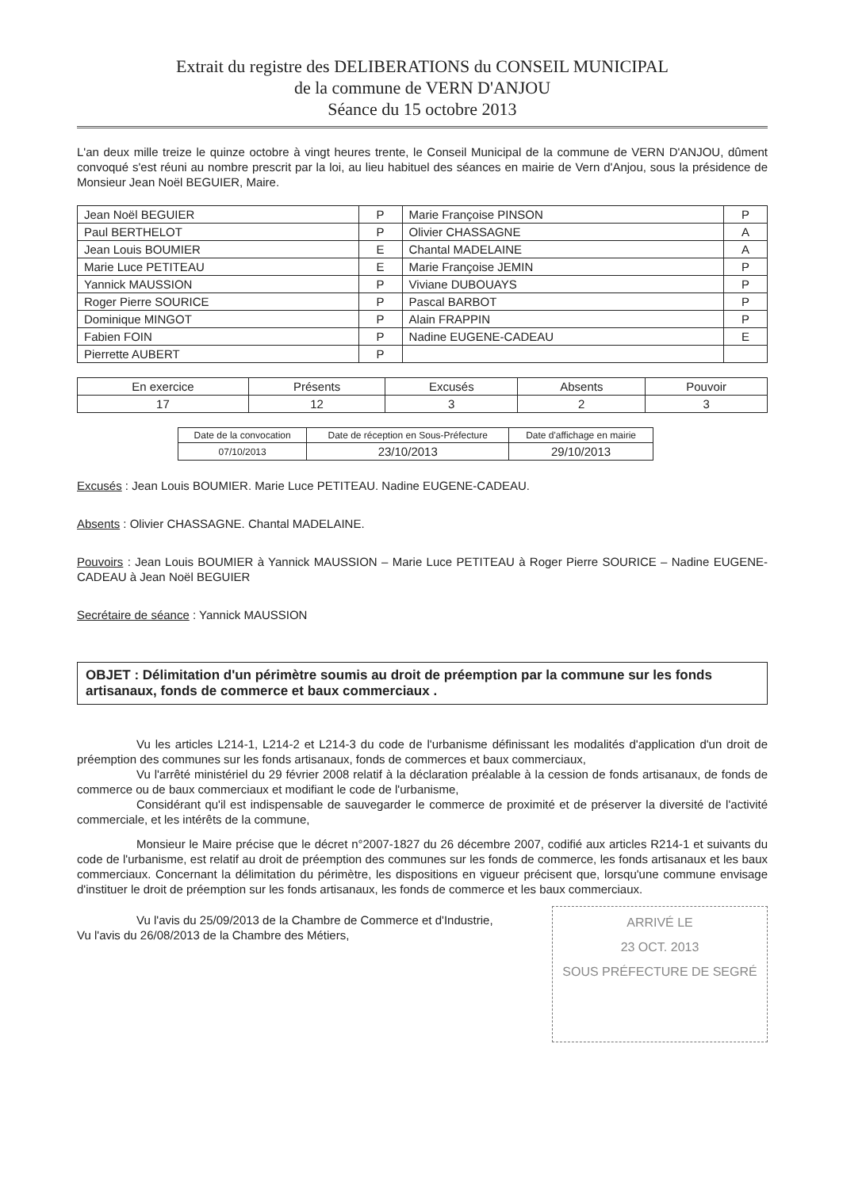Extrait du registre des DELIBERATIONS du CONSEIL MUNICIPAL
de la commune de VERN D'ANJOU
Séance du 15 octobre 2013
L'an deux mille treize le quinze octobre à vingt heures trente, le Conseil Municipal de la commune de VERN D'ANJOU, dûment convoqué s'est réuni au nombre prescrit par la loi, au lieu habituel des séances en mairie de Vern d'Anjou, sous la présidence de Monsieur Jean Noël BEGUIER, Maire.
| Jean Noël BEGUIER | P | Marie Françoise PINSON | P |
| Paul BERTHELOT | P | Olivier CHASSAGNE | A |
| Jean Louis BOUMIER | E | Chantal MADELAINE | A |
| Marie Luce PETITEAU | E | Marie Françoise JEMIN | P |
| Yannick MAUSSION | P | Viviane DUBOUAYS | P |
| Roger Pierre SOURICE | P | Pascal BARBOT | P |
| Dominique MINGOT | P | Alain FRAPPIN | P |
| Fabien FOIN | P | Nadine EUGENE-CADEAU | E |
| Pierrette AUBERT | P | | |
| En exercice | Présents | Excusés | Absents | Pouvoir |
| 17 | 12 | 3 | 2 | 3 |
| Date de la convocation | Date de réception en Sous-Préfecture | Date d'affichage en mairie |
| 07/10/2013 | 23/10/2013 | 29/10/2013 |
Excusés : Jean Louis BOUMIER. Marie Luce PETITEAU. Nadine EUGENE-CADEAU.
Absents : Olivier CHASSAGNE. Chantal MADELAINE.
Pouvoirs : Jean Louis BOUMIER à Yannick MAUSSION – Marie Luce PETITEAU à Roger Pierre SOURICE – Nadine EUGENE-CADEAU à Jean Noël BEGUIER
Secrétaire de séance : Yannick MAUSSION
OBJET : Délimitation d'un périmètre soumis au droit de préemption par la commune sur les fonds artisanaux, fonds de commerce et baux commerciaux .
Vu les articles L214-1, L214-2 et L214-3 du code de l'urbanisme définissant les modalités d'application d'un droit de préemption des communes sur les fonds artisanaux, fonds de commerces et baux commerciaux,
Vu l'arrêté ministériel du 29 février 2008 relatif à la déclaration préalable à la cession de fonds artisanaux, de fonds de commerce ou de baux commerciaux et modifiant le code de l'urbanisme,
Considérant qu'il est indispensable de sauvegarder le commerce de proximité et de préserver la diversité de l'activité commerciale, et les intérêts de la commune,
Monsieur le Maire précise que le décret n°2007-1827 du 26 décembre 2007, codifié aux articles R214-1 et suivants du code de l'urbanisme, est relatif au droit de préemption des communes sur les fonds de commerce, les fonds artisanaux et les baux commerciaux. Concernant la délimitation du périmètre, les dispositions en vigueur précisent que, lorsqu'une commune envisage d'instituer le droit de préemption sur les fonds artisanaux, les fonds de commerce et les baux commerciaux.
ARRIVÉ LE
23 OCT. 2013
SOUS PRÉFECTURE DE SEGRÉ
Vu l'avis du 25/09/2013 de la Chambre de Commerce et d'Industrie,
Vu l'avis du 26/08/2013 de la Chambre des Métiers,